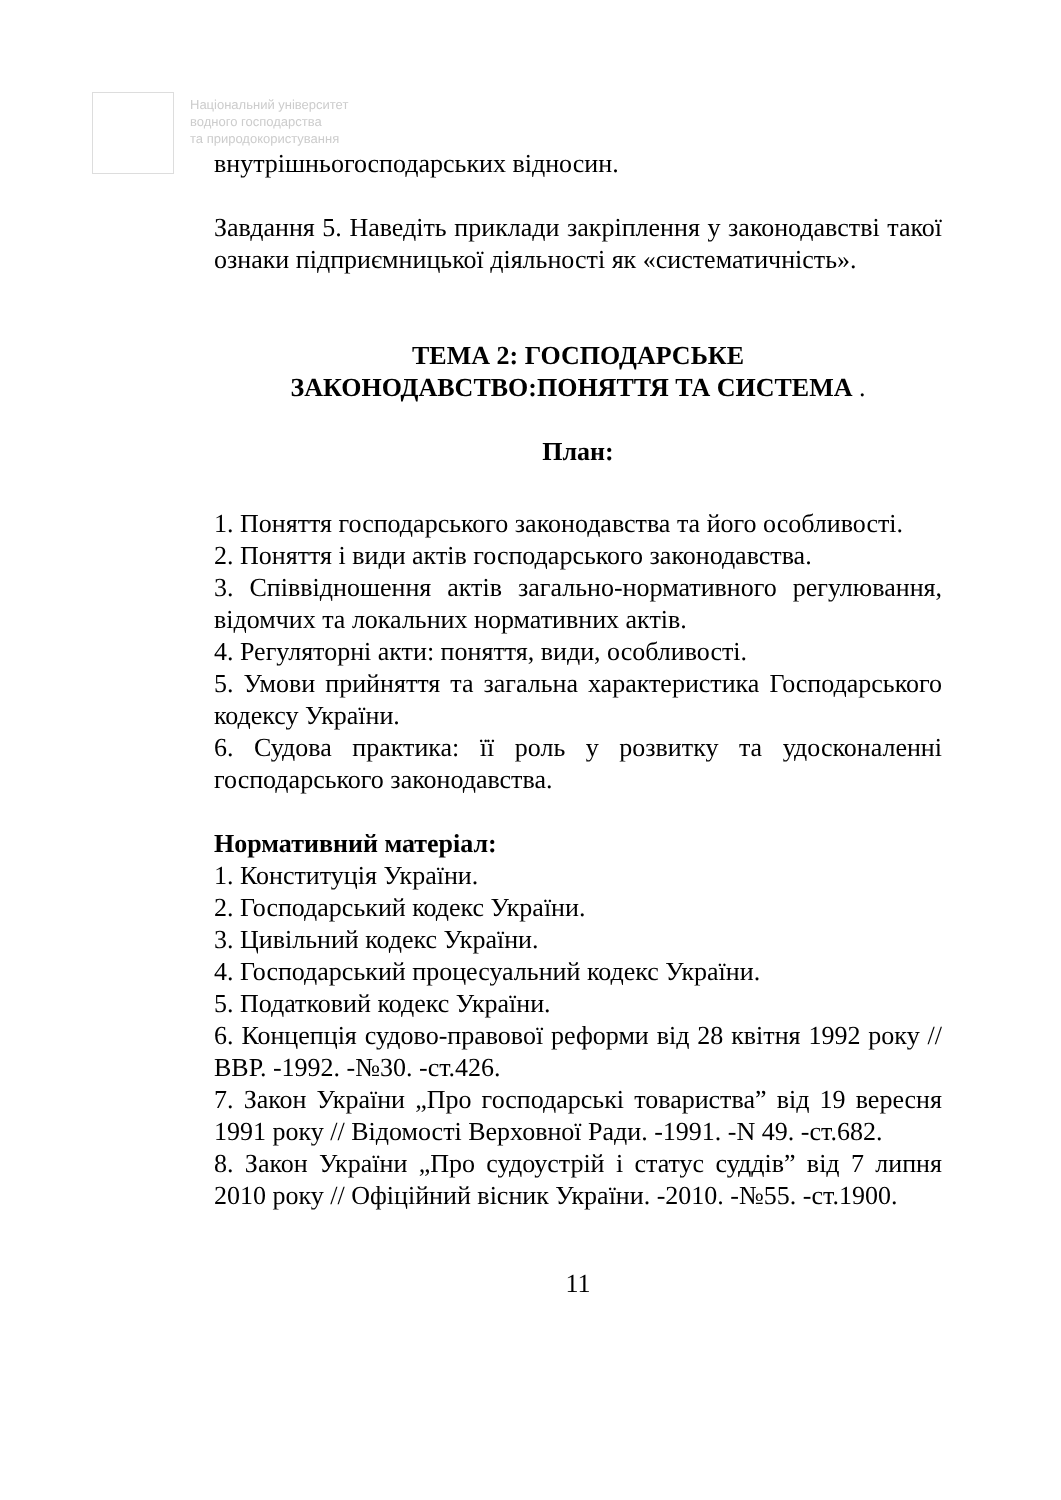Національний університет
водного господарства
та природокористування
внутрішньогосподарських відносин.
Завдання 5. Наведіть приклади закріплення у законодавстві такої ознаки підприємницької діяльності як «систематичність».
ТЕМА 2: ГОСПОДАРСЬКЕ
ЗАКОНОДАВСТВО:ПОНЯТТЯ ТА СИСТЕМА .
План:
1. Поняття господарського законодавства та його особливості.
2. Поняття і види актів господарського законодавства.
3. Співвідношення актів загально-нормативного регулювання, відомчих та локальних нормативних актів.
4. Регуляторні акти: поняття, види, особливості.
5. Умови прийняття та загальна характеристика Господарського кодексу України.
6. Судова практика: її роль у розвитку та удосконаленні господарського законодавства.
Нормативний матеріал:
1. Конституція України.
2. Господарський кодекс України.
3. Цивільний кодекс України.
4. Господарський процесуальний кодекс України.
5. Податковий кодекс України.
6. Концепція судово-правової реформи від 28 квітня 1992 року // ВВР. -1992. -№30. -ст.426.
7. Закон України „Про господарські товариства” від 19 вересня 1991 року // Відомості Верховної Ради. -1991. -N 49. -ст.682.
8. Закон України „Про судоустрій і статус суддів” від 7 липня 2010 року // Офіційний вісник України. -2010. -№55. -ст.1900.
11